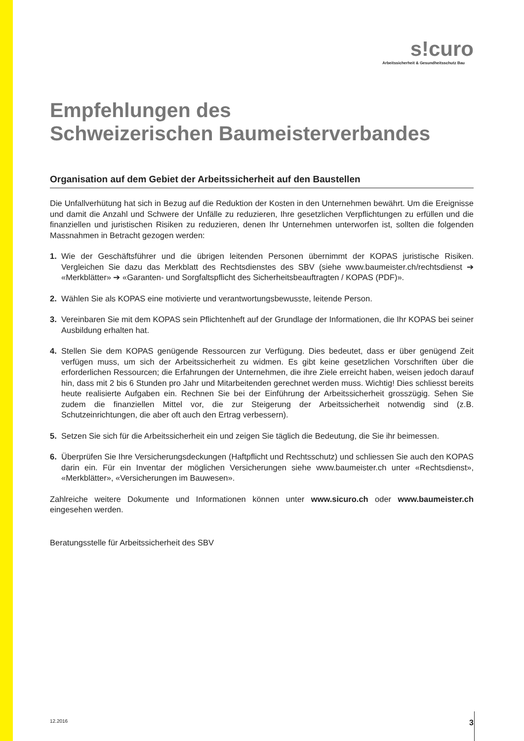s!curo
Arbeitssicherheit & Gesundheitsschutz Bau
Empfehlungen des
Schweizerischen Baumeisterverbandes
Organisation auf dem Gebiet der Arbeitssicherheit auf den Baustellen
Die Unfallverhütung hat sich in Bezug auf die Reduktion der Kosten in den Unternehmen bewährt. Um die Ereignisse und damit die Anzahl und Schwere der Unfälle zu reduzieren, Ihre gesetzlichen Verpflichtungen zu erfüllen und die finanziellen und juristischen Risiken zu reduzieren, denen Ihr Unternehmen unterworfen ist, sollten die folgenden Massnahmen in Betracht gezogen werden:
1. Wie der Geschäftsführer und die übrigen leitenden Personen übernimmt der KOPAS juristische Risiken. Vergleichen Sie dazu das Merkblatt des Rechtsdienstes des SBV (siehe www.baumeister.ch/rechtsdienst ➔ «Merkblätter» ➔ «Garanten- und Sorgfaltspflicht des Sicherheitsbeauftragten / KOPAS (PDF)».
2. Wählen Sie als KOPAS eine motivierte und verantwortungsbewusste, leitende Person.
3. Vereinbaren Sie mit dem KOPAS sein Pflichtenheft auf der Grundlage der Informationen, die Ihr KOPAS bei seiner Ausbildung erhalten hat.
4. Stellen Sie dem KOPAS genügende Ressourcen zur Verfügung. Dies bedeutet, dass er über genügend Zeit verfügen muss, um sich der Arbeitssicherheit zu widmen. Es gibt keine gesetzlichen Vorschriften über die erforderlichen Ressourcen; die Erfahrungen der Unternehmen, die ihre Ziele erreicht haben, weisen jedoch darauf hin, dass mit 2 bis 6 Stunden pro Jahr und Mitarbeitenden gerechnet werden muss. Wichtig! Dies schliesst bereits heute realisierte Aufgaben ein. Rechnen Sie bei der Einführung der Arbeitssicherheit grosszügig. Sehen Sie zudem die finanziellen Mittel vor, die zur Steigerung der Arbeitssicherheit notwendig sind (z.B. Schutzeinrichtungen, die aber oft auch den Ertrag verbessern).
5. Setzen Sie sich für die Arbeitssicherheit ein und zeigen Sie täglich die Bedeutung, die Sie ihr beimessen.
6. Überprüfen Sie Ihre Versicherungsdeckungen (Haftpflicht und Rechtsschutz) und schliessen Sie auch den KOPAS darin ein. Für ein Inventar der möglichen Versicherungen siehe www.baumeister.ch unter «Rechtsdienst», «Merkblätter», «Versicherungen im Bauwesen».
Zahlreiche weitere Dokumente und Informationen können unter www.sicuro.ch oder www.baumeister.ch eingesehen werden.
Beratungsstelle für Arbeitssicherheit des SBV
12.2016 3